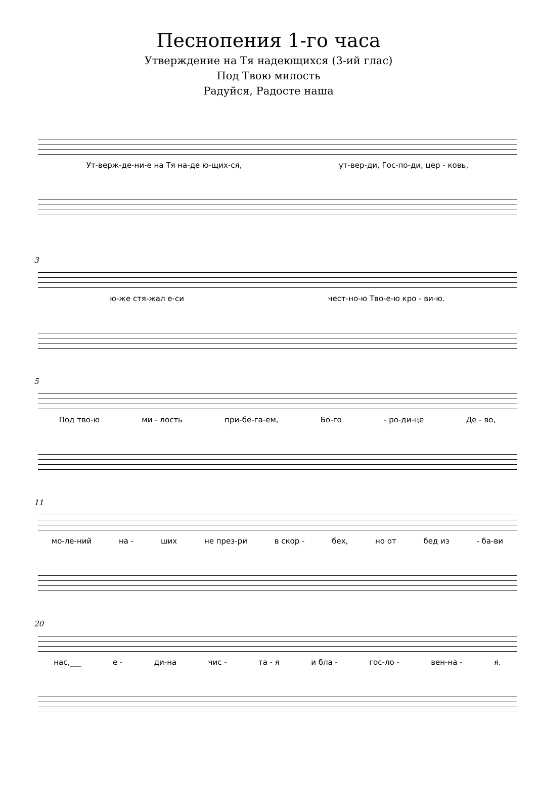Песнопения 1-го часа
Утверждение на Тя надеющихся (3-ий глас)
Под Твою милость
Радуйся, Радосте наша
Ут-верж-де-ни-е на Тя на-де ю-щих-ся, ут-вер-ди, Гос-по-ди, цер - ковь,
3
ю-же стя-жал е-си чест-но-ю Тво-е-ю кро - ви-ю.
5
Под тво-ю ми - лость при-бе-га-ем, Бо-го - ро-ди-це Де - во,
11
мо-ле-ний на - ших не през-ри в скор - бех, но от бед из - ба-ви
20
нас,___ е - ди-на чис - та - я и бла - гос-ло - вен-на - я.